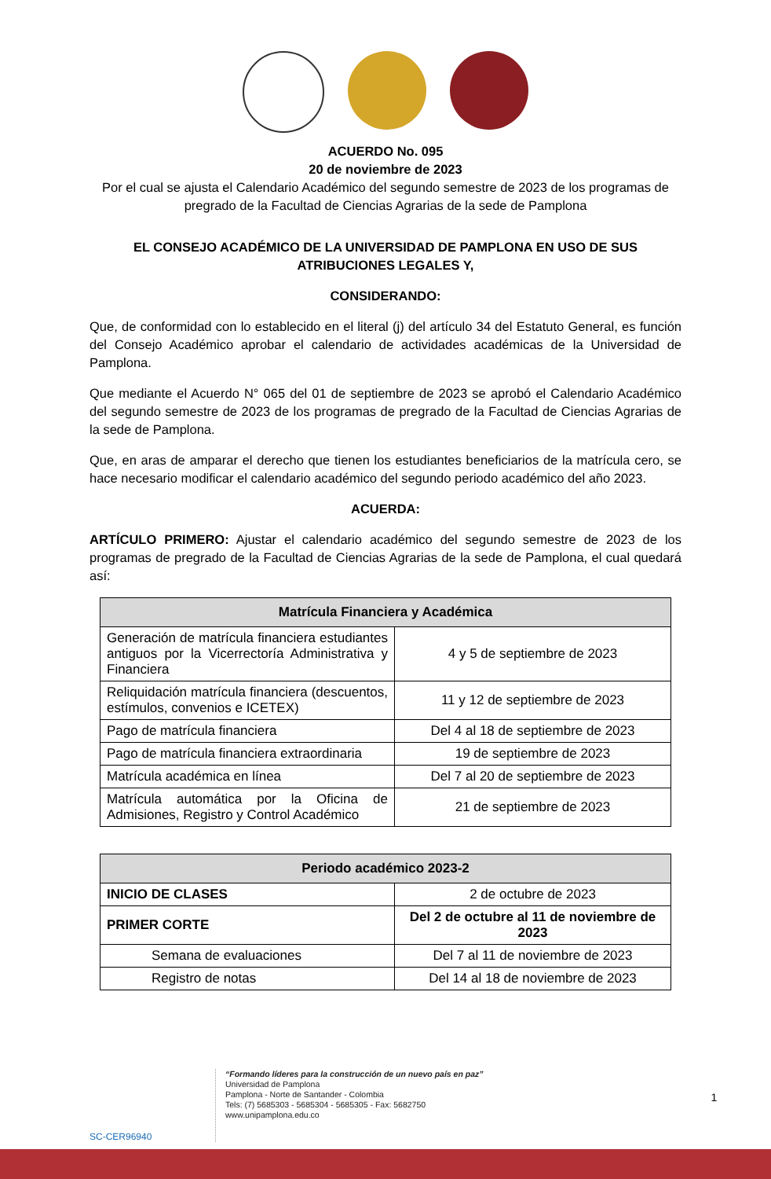ACUERDO No. 095
20 de noviembre de 2023
Por el cual se ajusta el Calendario Académico del segundo semestre de 2023 de los programas de pregrado de la Facultad de Ciencias Agrarias de la sede de Pamplona
EL CONSEJO ACADÉMICO DE LA UNIVERSIDAD DE PAMPLONA EN USO DE SUS ATRIBUCIONES LEGALES Y,
CONSIDERANDO:
Que, de conformidad con lo establecido en el literal (j) del artículo 34 del Estatuto General, es función del Consejo Académico aprobar el calendario de actividades académicas de la Universidad de Pamplona.
Que mediante el Acuerdo N° 065 del 01 de septiembre de 2023 se aprobó el Calendario Académico del segundo semestre de 2023 de los programas de pregrado de la Facultad de Ciencias Agrarias de la sede de Pamplona.
Que, en aras de amparar el derecho que tienen los estudiantes beneficiarios de la matrícula cero, se hace necesario modificar el calendario académico del segundo periodo académico del año 2023.
ACUERDA:
ARTÍCULO PRIMERO: Ajustar el calendario académico del segundo semestre de 2023 de los programas de pregrado de la Facultad de Ciencias Agrarias de la sede de Pamplona, el cual quedará así:
| Matrícula Financiera y Académica | |
| --- | --- |
| Generación de matrícula financiera estudiantes antiguos por la Vicerrectoría Administrativa y Financiera | 4 y 5 de septiembre de 2023 |
| Reliquidación matrícula financiera (descuentos, estímulos, convenios e ICETEX) | 11 y 12 de septiembre de 2023 |
| Pago de matrícula financiera | Del 4 al 18 de septiembre de 2023 |
| Pago de matrícula financiera extraordinaria | 19 de septiembre de 2023 |
| Matrícula académica en línea | Del 7 al 20 de septiembre de 2023 |
| Matrícula automática por la Oficina de Admisiones, Registro y Control Académico | 21 de septiembre de 2023 |
| Periodo académico 2023-2 | |
| --- | --- |
| INICIO DE CLASES | 2 de octubre de 2023 |
| PRIMER CORTE | Del 2 de octubre al 11 de noviembre de 2023 |
| Semana de evaluaciones | Del 7 al 11 de noviembre de 2023 |
| Registro de notas | Del 14 al 18 de noviembre de 2023 |
SC-CER96940
“Formando líderes para la construcción de un nuevo país en paz”
Universidad de Pamplona
Pamplona - Norte de Santander - Colombia
Tels: (7) 5685303 - 5685304 - 5685305 - Fax: 5682750
www.unipamplona.edu.co
1